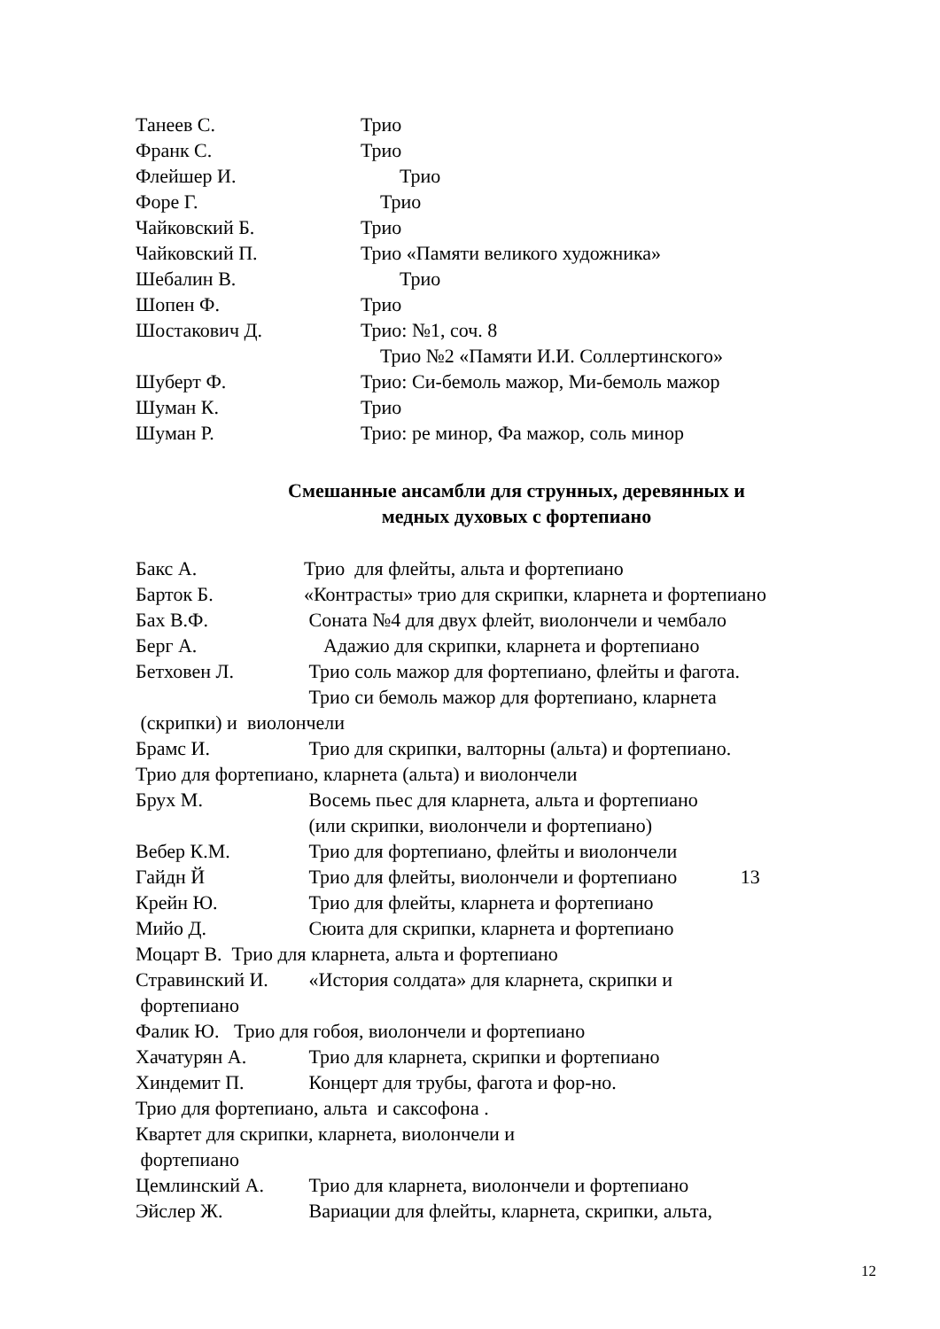Танеев С. Трио
Франк С. Трио
Флейшер И. Трио
Форе Г. Трио
Чайковский Б. Трио
Чайковский П. Трио «Памяти великого художника»
Шебалин В. Трио
Шопен Ф. Трио
Шостакович Д. Трио: №1, соч. 8
Трио №2 «Памяти И.И. Соллертинского»
Шуберт Ф. Трио: Си-бемоль мажор, Ми-бемоль мажор
Шуман К. Трио
Шуман Р. Трио: ре минор, Фа мажор, соль минор
Смешанные ансамбли для струнных, деревянных и
медных духовых с фортепиано
Бакс А. Трио для флейты, альта и фортепиано
Барток Б. «Контрасты» трио для скрипки, кларнета и фортепиано
Бах В.Ф. Соната №4 для двух флейт, виолончели и чембало
Берг А. Адажио для скрипки, кларнета и фортепиано
Бетховен Л. Трио соль мажор для фортепиано, флейты и фагота.
Трио си бемоль мажор для фортепиано, кларнета
(скрипки) и виолончели
Брамс И. Трио для скрипки, валторны (альта) и фортепиано.
Трио для фортепиано, кларнета (альта) и виолончели
Брух М. Восемь пьес для кларнета, альта и фортепиано
(или скрипки, виолончели и фортепиано)
Вебер К.М. Трио для фортепиано, флейты и виолончели
Гайдн Й Трио для флейты, виолончели и фортепиано 13
Крейн Ю. Трио для флейты, кларнета и фортепиано
Мийо Д. Сюита для скрипки, кларнета и фортепиано
Моцарт В. Трио для кларнета, альта и фортепиано
Стравинский И. «История солдата» для кларнета, скрипки и
фортепиано
Фалик Ю. Трио для гобоя, виолончели и фортепиано
Хачатурян А. Трио для кларнета, скрипки и фортепиано
Хиндемит П. Концерт для трубы, фагота и фор-но.
Трио для фортепиано, альта и саксофона .
Квартет для скрипки, кларнета, виолончели и
фортепиано
Цемлинский А. Трио для кларнета, виолончели и фортепиано
Эйслер Ж. Вариации для флейты, кларнета, скрипки, альта,
12